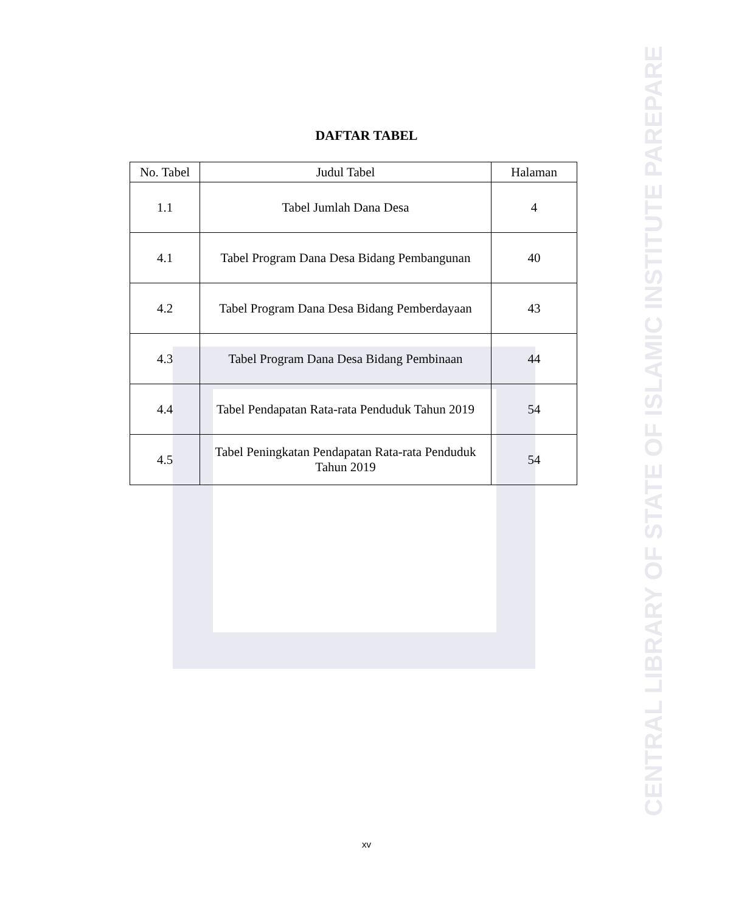DAFTAR TABEL
| No. Tabel | Judul Tabel | Halaman |
| --- | --- | --- |
| 1.1 | Tabel Jumlah Dana Desa | 4 |
| 4.1 | Tabel Program Dana Desa Bidang Pembangunan | 40 |
| 4.2 | Tabel Program Dana Desa Bidang Pemberdayaan | 43 |
| 4.3 | Tabel Program Dana Desa Bidang Pembinaan | 44 |
| 4.4 | Tabel Pendapatan Rata-rata Penduduk Tahun 2019 | 54 |
| 4.5 | Tabel Peningkatan Pendapatan Rata-rata Penduduk Tahun 2019 | 54 |
xv
CENTRAL LIBRARY OF STATE OF ISLAMIC INSTITUTE PAREPARE